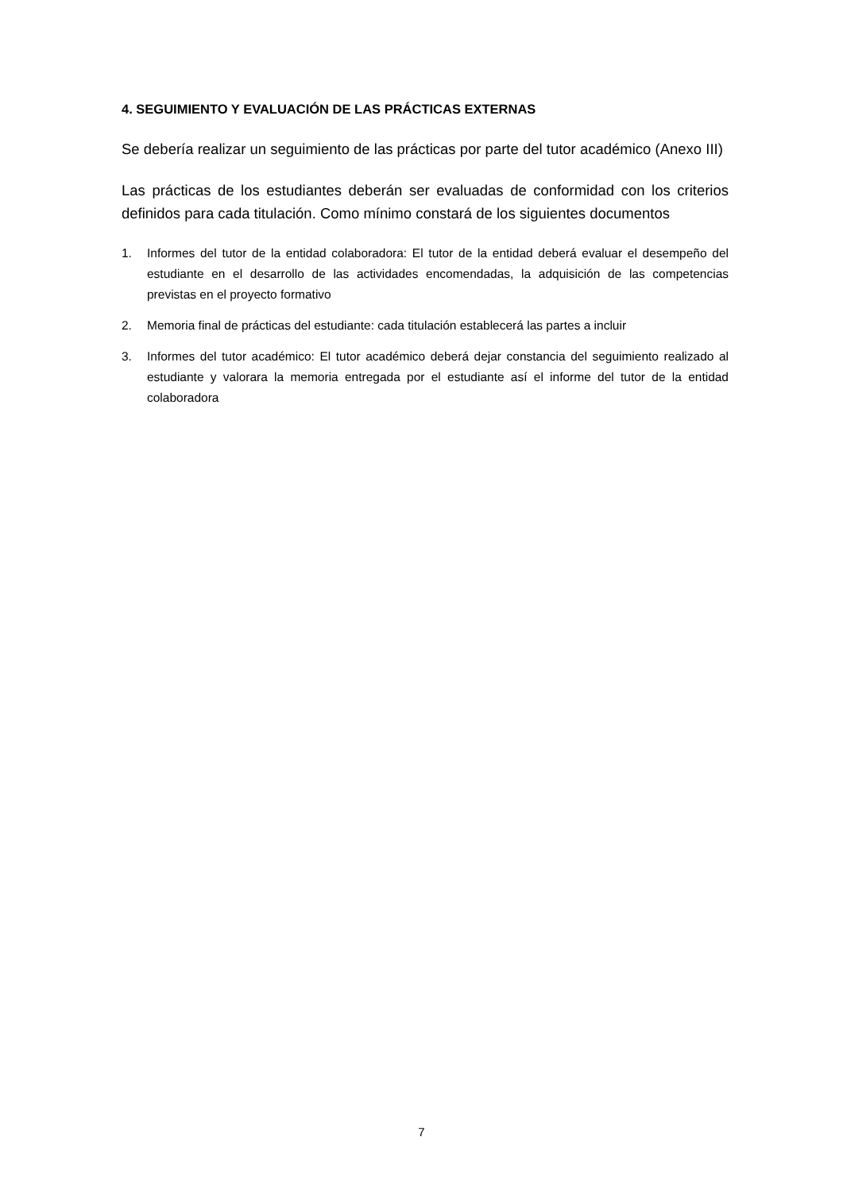4. SEGUIMIENTO Y EVALUACIÓN DE LAS PRÁCTICAS EXTERNAS
Se debería realizar un seguimiento de las prácticas por parte del tutor académico (Anexo III)
Las prácticas de los estudiantes deberán ser evaluadas de conformidad con los criterios definidos para cada titulación. Como mínimo constará de los siguientes documentos
1. Informes del tutor de la entidad colaboradora: El tutor de la entidad deberá evaluar el desempeño del estudiante en el desarrollo de las actividades encomendadas, la adquisición de las competencias previstas en el proyecto formativo
2. Memoria final de prácticas del estudiante: cada titulación establecerá las partes a incluir
3. Informes del tutor académico: El tutor académico deberá dejar constancia del seguimiento realizado al estudiante y valorara la memoria entregada por el estudiante así el informe del tutor de la entidad colaboradora
7